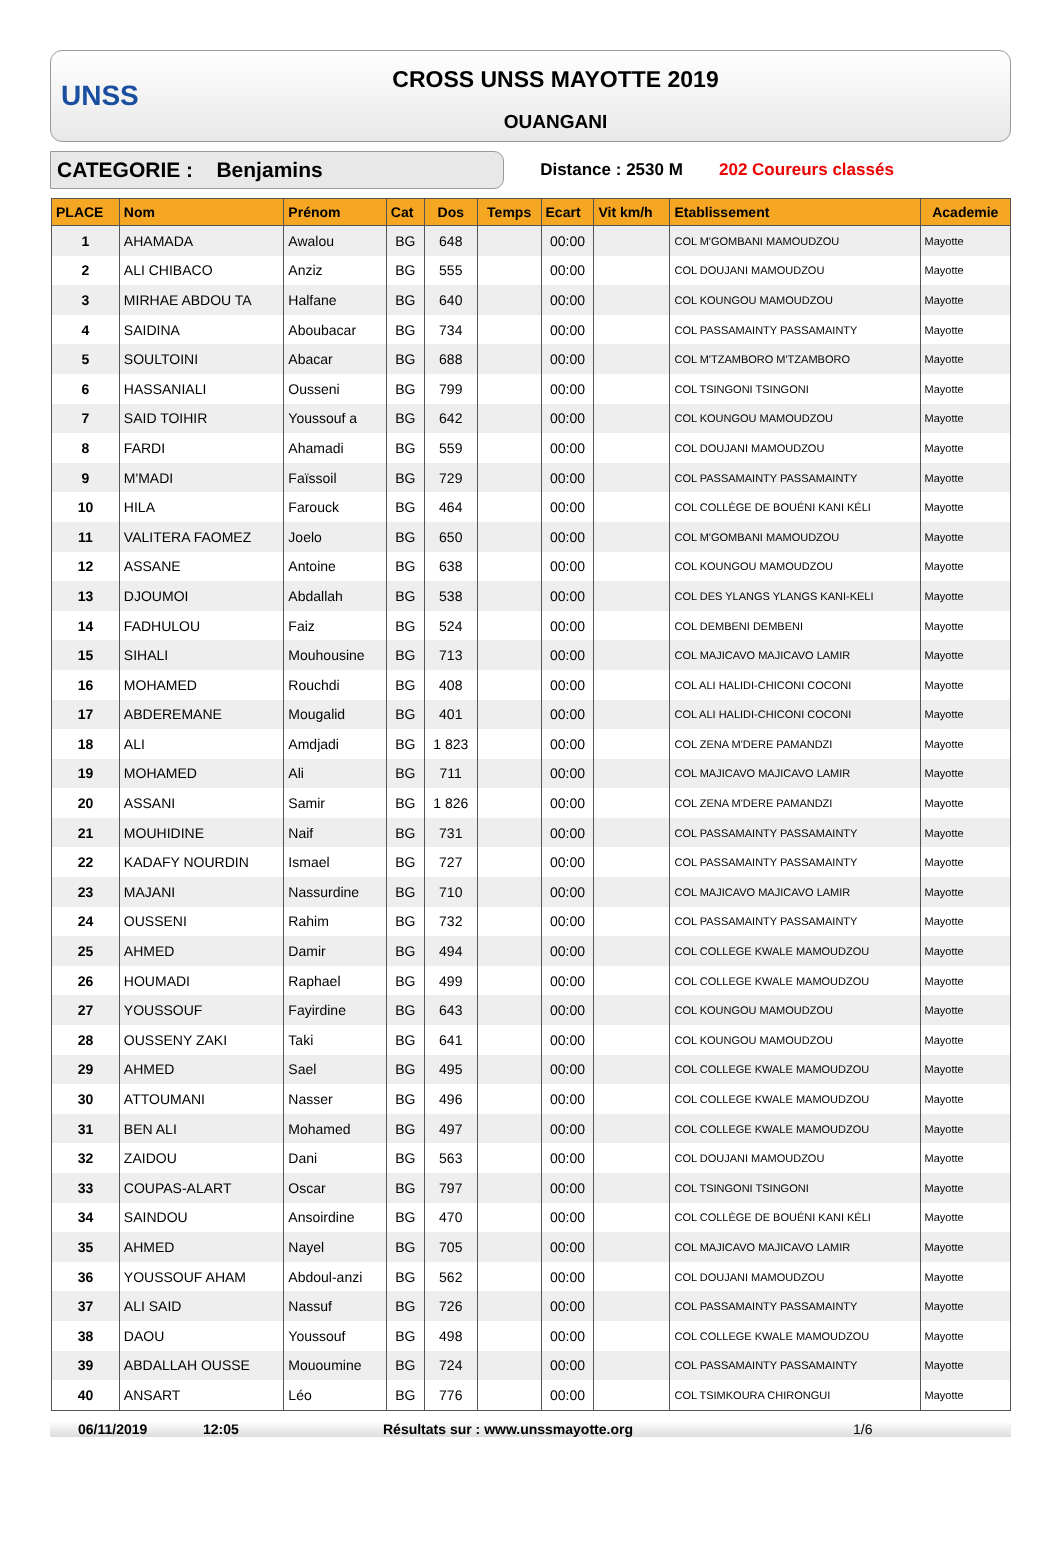UNSS
CROSS UNSS MAYOTTE 2019
OUANGANI
CATEGORIE : Benjamins
Distance : 2530 M 202 Coureurs classés
| PLACE | Nom | Prénom | Cat | Dos | Temps | Ecart | Vit km/h | Etablissement | Academie |
| --- | --- | --- | --- | --- | --- | --- | --- | --- | --- |
| 1 | AHAMADA | Awalou | BG | 648 | | 00:00 | | COL M'GOMBANI MAMOUDZOU | Mayotte |
| 2 | ALI CHIBACO | Anziz | BG | 555 | | 00:00 | | COL DOUJANI MAMOUDZOU | Mayotte |
| 3 | MIRHAE ABDOU TA | Halfane | BG | 640 | | 00:00 | | COL KOUNGOU MAMOUDZOU | Mayotte |
| 4 | SAIDINA | Aboubacar | BG | 734 | | 00:00 | | COL PASSAMAINTY PASSAMAINTY | Mayotte |
| 5 | SOULTOINI | Abacar | BG | 688 | | 00:00 | | COL M'TZAMBORO M'TZAMBORO | Mayotte |
| 6 | HASSANIALI | Ousseni | BG | 799 | | 00:00 | | COL TSINGONI TSINGONI | Mayotte |
| 7 | SAID TOIHIR | Youssouf a | BG | 642 | | 00:00 | | COL KOUNGOU MAMOUDZOU | Mayotte |
| 8 | FARDI | Ahamadi | BG | 559 | | 00:00 | | COL DOUJANI MAMOUDZOU | Mayotte |
| 9 | M'MADI | Faïssoil | BG | 729 | | 00:00 | | COL PASSAMAINTY PASSAMAINTY | Mayotte |
| 10 | HILA | Farouck | BG | 464 | | 00:00 | | COL COLLÈGE DE BOUÉNI KANI KÉLI | Mayotte |
| 11 | VALITERA FAOMEZ | Joelo | BG | 650 | | 00:00 | | COL M'GOMBANI MAMOUDZOU | Mayotte |
| 12 | ASSANE | Antoine | BG | 638 | | 00:00 | | COL KOUNGOU MAMOUDZOU | Mayotte |
| 13 | DJOUMOI | Abdallah | BG | 538 | | 00:00 | | COL DES YLANGS YLANGS KANI-KELI | Mayotte |
| 14 | FADHULOU | Faiz | BG | 524 | | 00:00 | | COL DEMBENI DEMBENI | Mayotte |
| 15 | SIHALI | Mouhousine | BG | 713 | | 00:00 | | COL MAJICAVO MAJICAVO LAMIR | Mayotte |
| 16 | MOHAMED | Rouchdi | BG | 408 | | 00:00 | | COL ALI HALIDI-CHICONI COCONI | Mayotte |
| 17 | ABDEREMANE | Mougalid | BG | 401 | | 00:00 | | COL ALI HALIDI-CHICONI COCONI | Mayotte |
| 18 | ALI | Amdjadi | BG | 1 823 | | 00:00 | | COL ZENA M'DERE PAMANDZI | Mayotte |
| 19 | MOHAMED | Ali | BG | 711 | | 00:00 | | COL MAJICAVO MAJICAVO LAMIR | Mayotte |
| 20 | ASSANI | Samir | BG | 1 826 | | 00:00 | | COL ZENA M'DERE PAMANDZI | Mayotte |
| 21 | MOUHIDINE | Naif | BG | 731 | | 00:00 | | COL PASSAMAINTY PASSAMAINTY | Mayotte |
| 22 | KADAFY NOURDIN | Ismael | BG | 727 | | 00:00 | | COL PASSAMAINTY PASSAMAINTY | Mayotte |
| 23 | MAJANI | Nassurdine | BG | 710 | | 00:00 | | COL MAJICAVO MAJICAVO LAMIR | Mayotte |
| 24 | OUSSENI | Rahim | BG | 732 | | 00:00 | | COL PASSAMAINTY PASSAMAINTY | Mayotte |
| 25 | AHMED | Damir | BG | 494 | | 00:00 | | COL COLLEGE KWALE MAMOUDZOU | Mayotte |
| 26 | HOUMADI | Raphael | BG | 499 | | 00:00 | | COL COLLEGE KWALE MAMOUDZOU | Mayotte |
| 27 | YOUSSOUF | Fayirdine | BG | 643 | | 00:00 | | COL KOUNGOU MAMOUDZOU | Mayotte |
| 28 | OUSSENY ZAKI | Taki | BG | 641 | | 00:00 | | COL KOUNGOU MAMOUDZOU | Mayotte |
| 29 | AHMED | Sael | BG | 495 | | 00:00 | | COL COLLEGE KWALE MAMOUDZOU | Mayotte |
| 30 | ATTOUMANI | Nasser | BG | 496 | | 00:00 | | COL COLLEGE KWALE MAMOUDZOU | Mayotte |
| 31 | BEN ALI | Mohamed | BG | 497 | | 00:00 | | COL COLLEGE KWALE MAMOUDZOU | Mayotte |
| 32 | ZAIDOU | Dani | BG | 563 | | 00:00 | | COL DOUJANI MAMOUDZOU | Mayotte |
| 33 | COUPAS-ALART | Oscar | BG | 797 | | 00:00 | | COL TSINGONI TSINGONI | Mayotte |
| 34 | SAINDOU | Ansoirdine | BG | 470 | | 00:00 | | COL COLLÈGE DE BOUÉNI KANI KÉLI | Mayotte |
| 35 | AHMED | Nayel | BG | 705 | | 00:00 | | COL MAJICAVO MAJICAVO LAMIR | Mayotte |
| 36 | YOUSSOUF AHAM | Abdoul-anzi | BG | 562 | | 00:00 | | COL DOUJANI MAMOUDZOU | Mayotte |
| 37 | ALI SAID | Nassuf | BG | 726 | | 00:00 | | COL PASSAMAINTY PASSAMAINTY | Mayotte |
| 38 | DAOU | Youssouf | BG | 498 | | 00:00 | | COL COLLEGE KWALE MAMOUDZOU | Mayotte |
| 39 | ABDALLAH OUSSE | Mououmine | BG | 724 | | 00:00 | | COL PASSAMAINTY PASSAMAINTY | Mayotte |
| 40 | ANSART | Léo | BG | 776 | | 00:00 | | COL TSIMKOURA CHIRONGUI | Mayotte |
06/11/2019 12:05 Résultats sur : www.unssmayotte.org 1/6